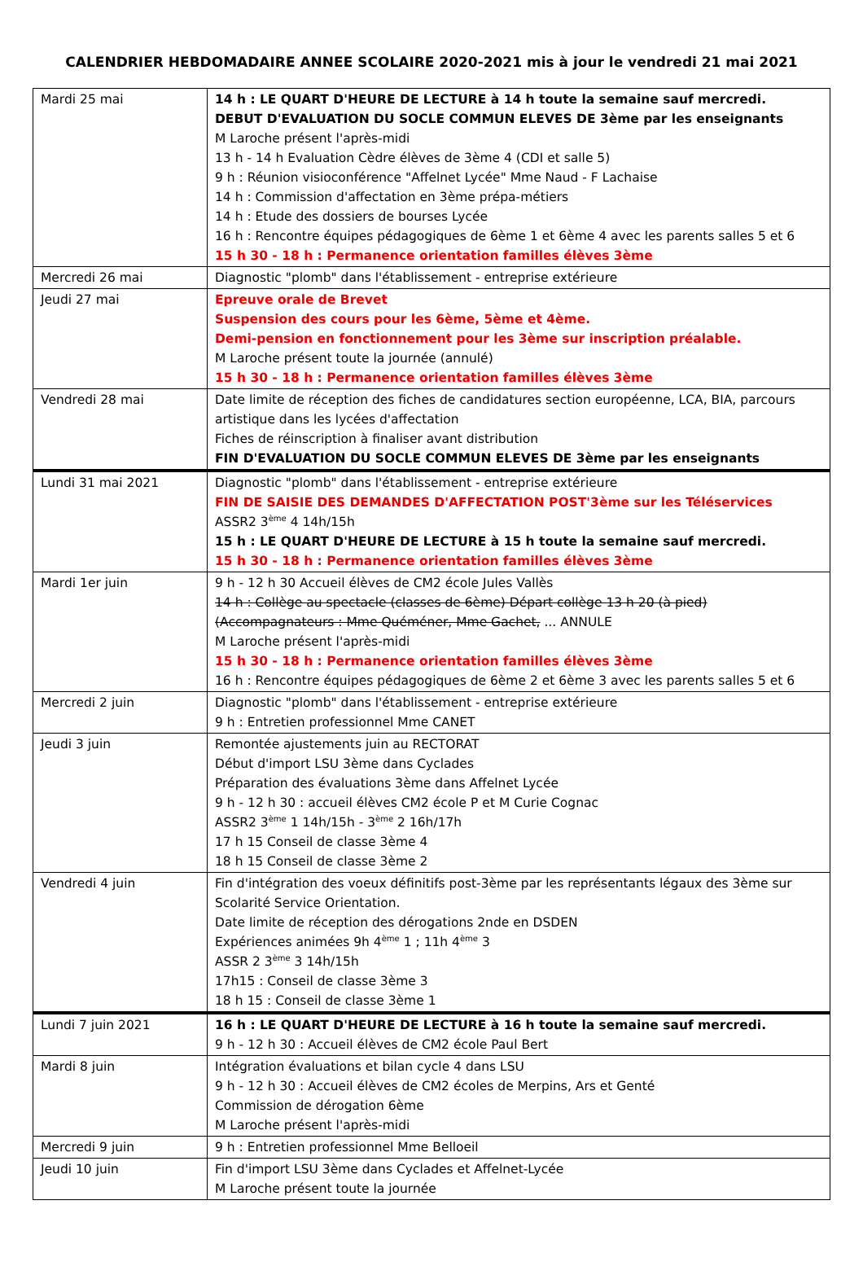CALENDRIER HEBDOMADAIRE ANNEE SCOLAIRE 2020-2021 mis à jour le vendredi 21 mai 2021
| Mardi 25 mai | 14 h : LE QUART D'HEURE DE LECTURE à 14 h toute la semaine sauf mercredi. DEBUT D'EVALUATION DU SOCLE COMMUN ELEVES DE 3ème par les enseignants M Laroche présent l'après-midi 13 h - 14 h Evaluation Cèdre élèves de 3ème 4 (CDI et salle 5) 9 h : Réunion visioconférence "Affelnet Lycée" Mme Naud - F Lachaise 14 h : Commission d'affectation en 3ème prépa-métiers 14 h : Etude des dossiers de bourses Lycée 16 h : Rencontre équipes pédagogiques de 6ème 1 et 6ème 4 avec les parents salles 5 et 6 15 h 30 - 18 h : Permanence orientation familles élèves 3ème |
| Mercredi 26 mai | Diagnostic "plomb" dans l'établissement - entreprise extérieure |
| Jeudi 27 mai | Epreuve orale de Brevet Suspension des cours pour les 6ème, 5ème et 4ème. Demi-pension en fonctionnement pour les 3ème sur inscription préalable. M Laroche présent toute la journée (annulé) 15 h 30 - 18 h : Permanence orientation familles élèves 3ème |
| Vendredi 28 mai | Date limite de réception des fiches de candidatures section européenne, LCA, BIA, parcours artistique dans les lycées d'affectation Fiches de réinscription à finaliser avant distribution FIN D'EVALUATION DU SOCLE COMMUN ELEVES DE 3ème par les enseignants |
| Lundi 31 mai 2021 | Diagnostic "plomb" dans l'établissement - entreprise extérieure FIN DE SAISIE DES DEMANDES D'AFFECTATION POST'3ème sur les Téléservices ASSR2 3<sup>ème</sup> 4 14h/15h 15 h : LE QUART D'HEURE DE LECTURE à 15 h toute la semaine sauf mercredi. 15 h 30 - 18 h : Permanence orientation familles élèves 3ème |
| Mardi 1er juin | 9 h - 12 h 30 Accueil élèves de CM2 école Jules Vallès 14 h : Collège au spectacle (classes de 6ème) Départ collège 13 h 20 (à pied) (Accompagnateurs : Mme Quéméner, Mme Gachet, ... ANNULE M Laroche présent l'après-midi 15 h 30 - 18 h : Permanence orientation familles élèves 3ème 16 h : Rencontre équipes pédagogiques de 6ème 2 et 6ème 3 avec les parents salles 5 et 6 |
| Mercredi 2 juin | Diagnostic "plomb" dans l'établissement - entreprise extérieure 9 h : Entretien professionnel Mme CANET |
| Jeudi 3 juin | Remontée ajustements juin au RECTORAT Début d'import LSU 3ème dans Cyclades Préparation des évaluations 3ème dans Affelnet Lycée 9 h - 12 h 30 : accueil élèves CM2 école P et M Curie Cognac ASSR2 3<sup>ème</sup> 1 14h/15h - 3<sup>ème</sup> 2 16h/17h 17 h 15 Conseil de classe 3ème 4 18 h 15 Conseil de classe 3ème 2 |
| Vendredi 4 juin | Fin d'intégration des voeux définitifs post-3ème par les représentants légaux des 3ème sur Scolarité Service Orientation. Date limite de réception des dérogations 2nde en DSDEN Expériences animées 9h 4<sup>ème</sup> 1 ; 11h 4<sup>ème</sup> 3 ASSR 2 3<sup>ème</sup> 3 14h/15h 17h15 : Conseil de classe 3ème 3 18 h 15 : Conseil de classe 3ème 1 |
| Lundi 7 juin 2021 | 16 h : LE QUART D'HEURE DE LECTURE à 16 h toute la semaine sauf mercredi. 9 h - 12 h 30 : Accueil élèves de CM2 école Paul Bert |
| Mardi 8 juin | Intégration évaluations et bilan cycle 4 dans LSU 9 h - 12 h 30 : Accueil élèves de CM2 écoles de Merpins, Ars et Genté Commission de dérogation 6ème M Laroche présent l'après-midi |
| Mercredi 9 juin | 9 h : Entretien professionnel Mme Belloeil |
| Jeudi 10 juin | Fin d'import LSU 3ème dans Cyclades et Affelnet-Lycée M Laroche présent toute la journée |